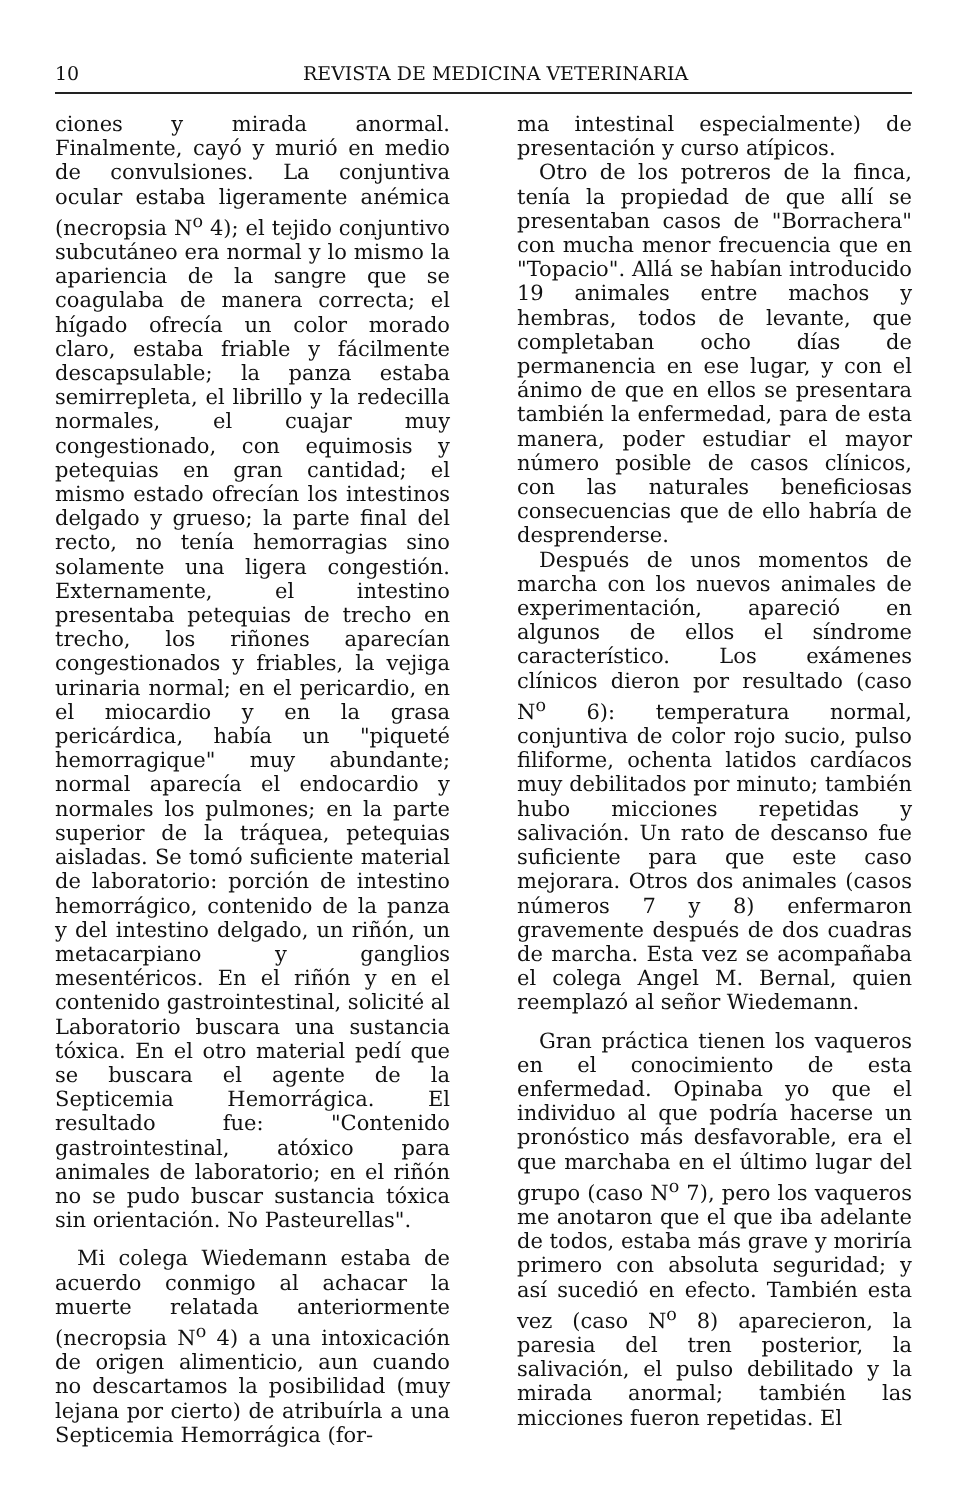10 REVISTA DE MEDICINA VETERINARIA
ciones y mirada anormal. Finalmente, cayó y murió en medio de convulsiones. La conjuntiva ocular estaba ligeramente anémica (necropsia N<sup>o</sup> 4); el tejido conjuntivo subcutáneo era normal y lo mismo la apariencia de la sangre que se coagulaba de manera correcta; el hígado ofrecía un color morado claro, estaba friable y fácilmente descapsulable; la panza estaba semirrepleta, el librillo y la redecilla normales, el cuajar muy congestionado, con equimosis y petequias en gran cantidad; el mismo estado ofrecían los intestinos delgado y grueso; la parte final del recto, no tenía hemorragias sino solamente una ligera congestión. Externamente, el intestino presentaba petequias de trecho en trecho, los riñones aparecían congestionados y friables, la vejiga urinaria normal; en el pericardio, en el miocardio y en la grasa pericárdica, había un "piqueté hemorragique" muy abundante; normal aparecía el endocardio y normales los pulmones; en la parte superior de la tráquea, petequias aisladas. Se tomó suficiente material de laboratorio: porción de intestino hemorrágico, contenido de la panza y del intestino delgado, un riñón, un metacarpiano y ganglios mesentéricos. En el riñón y en el contenido gastrointestinal, solicité al Laboratorio buscara una sustancia tóxica. En el otro material pedí que se buscara el agente de la Septicemia Hemorrágica. El resultado fue: "Contenido gastrointestinal, atóxico para animales de laboratorio; en el riñón no se pudo buscar sustancia tóxica sin orientación. No Pasteurellas".
Mi colega Wiedemann estaba de acuerdo conmigo al achacar la muerte relatada anteriormente (necropsia N<sup>o</sup> 4) a una intoxicación de origen alimenticio, aun cuando no descartamos la posibilidad (muy lejana por cierto) de atribuírla a una Septicemia Hemorrágica (for-
ma intestinal especialmente) de presentación y curso atípicos.
Otro de los potreros de la finca, tenía la propiedad de que allí se presentaban casos de "Borrachera" con mucha menor frecuencia que en "Topacio". Allá se habían introducido 19 animales entre machos y hembras, todos de levante, que completaban ocho días de permanencia en ese lugar, y con el ánimo de que en ellos se presentara también la enfermedad, para de esta manera, poder estudiar el mayor número posible de casos clínicos, con las naturales beneficiosas consecuencias que de ello habría de desprenderse.
Después de unos momentos de marcha con los nuevos animales de experimentación, apareció en algunos de ellos el síndrome característico. Los exámenes clínicos dieron por resultado (caso N<sup>o</sup> 6): temperatura normal, conjuntiva de color rojo sucio, pulso filiforme, ochenta latidos cardíacos muy debilitados por minuto; también hubo micciones repetidas y salivación. Un rato de descanso fue suficiente para que este caso mejorara. Otros dos animales (casos números 7 y 8) enfermaron gravemente después de dos cuadras de marcha. Esta vez se acompañaba el colega Angel M. Bernal, quien reemplazó al señor Wiedemann.
Gran práctica tienen los vaqueros en el conocimiento de esta enfermedad. Opinaba yo que el individuo al que podría hacerse un pronóstico más desfavorable, era el que marchaba en el último lugar del grupo (caso N<sup>o</sup> 7), pero los vaqueros me anotaron que el que iba adelante de todos, estaba más grave y moriría primero con absoluta seguridad; y así sucedió en efecto. También esta vez (caso N<sup>o</sup> 8) aparecieron, la paresia del tren posterior, la salivación, el pulso debilitado y la mirada anormal; también las micciones fueron repetidas. El